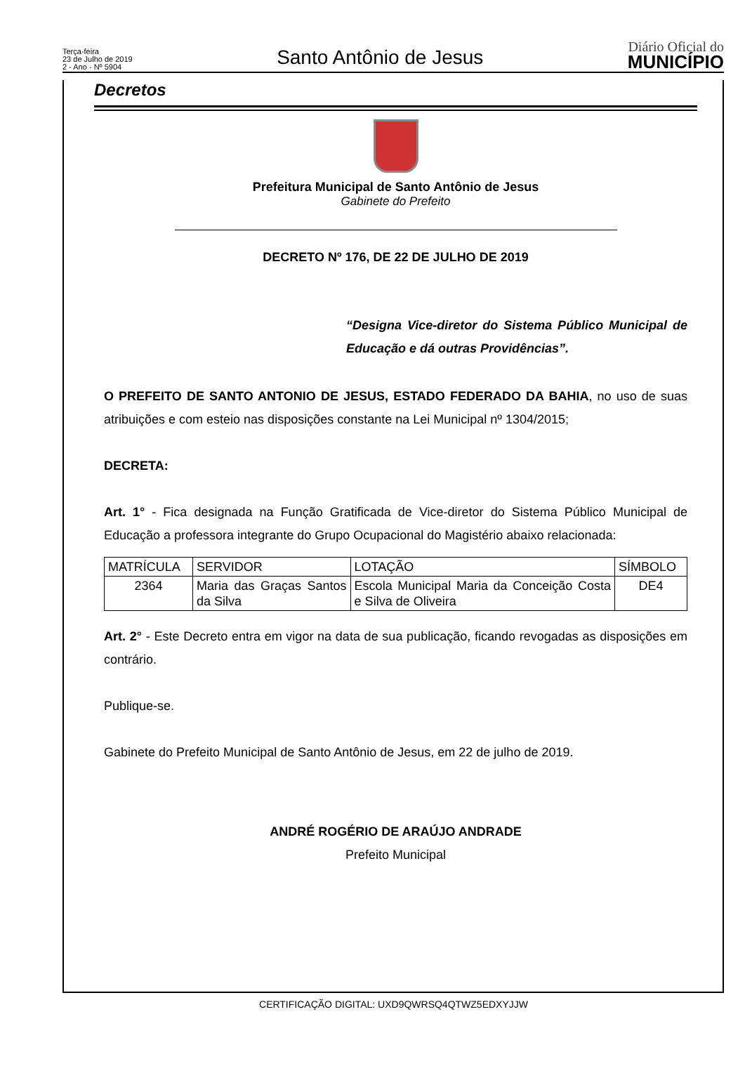Terça-feira
23 de Julho de 2019
2 - Ano - Nº 5904
Santo Antônio de Jesus
Diário Oficial do
MUNICÍPIO
Decretos
Prefeitura Municipal de Santo Antônio de Jesus
Gabinete do Prefeito
DECRETO Nº 176, DE 22 DE JULHO DE 2019
“Designa Vice-diretor do Sistema Público Municipal de Educação e dá outras Providências”.
O PREFEITO DE SANTO ANTONIO DE JESUS, ESTADO FEDERADO DA BAHIA, no uso de suas atribuições e com esteio nas disposições constante na Lei Municipal nº 1304/2015;
DECRETA:
Art. 1° - Fica designada na Função Gratificada de Vice-diretor do Sistema Público Municipal de Educação a professora integrante do Grupo Ocupacional do Magistério abaixo relacionada:
| MATRÍCULA | SERVIDOR | LOTAÇÃO | SÍMBOLO |
| --- | --- | --- | --- |
| 2364 | Maria das Graças Santos da Silva | Escola Municipal Maria da Conceição Costa e Silva de Oliveira | DE4 |
Art. 2° - Este Decreto entra em vigor na data de sua publicação, ficando revogadas as disposições em contrário.
Publique-se.
Gabinete do Prefeito Municipal de Santo Antônio de Jesus, em 22 de julho de 2019.
ANDRÉ ROGÉRIO DE ARAÚJO ANDRADE
Prefeito Municipal
CERTIFICAÇÃO DIGITAL: UXD9QWRSQ4QTWZ5EDXYJJW